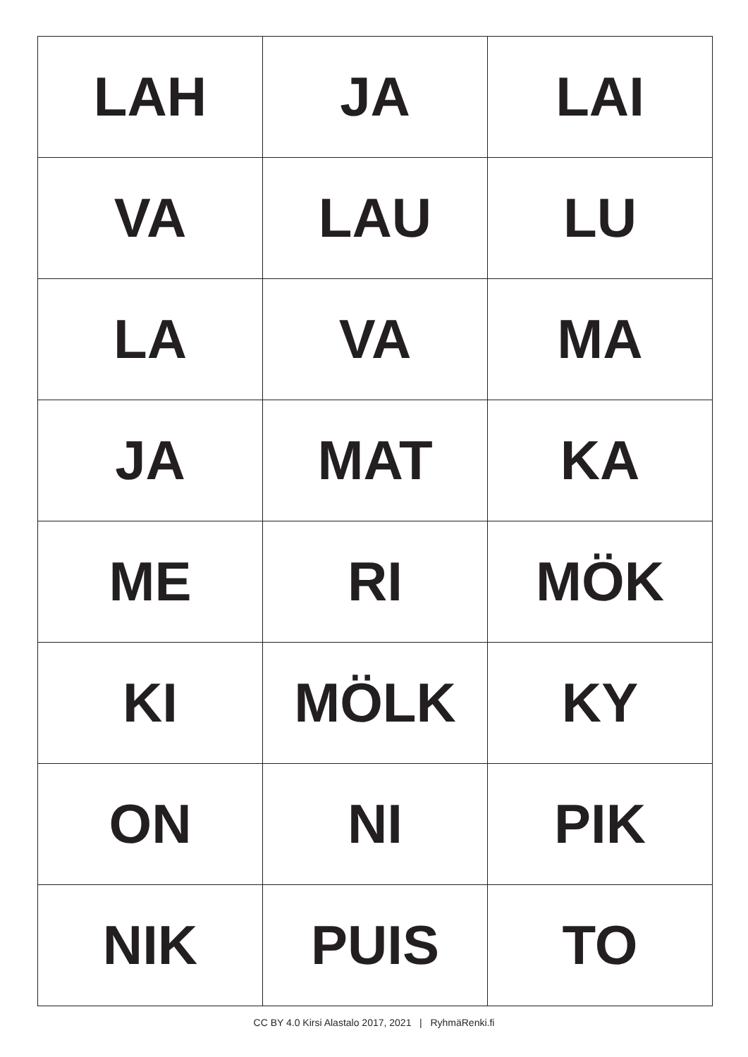| LAH | JA | LAI |
| VA | LAU | LU |
| LA | VA | MA |
| JA | MAT | KA |
| ME | RI | MÖK |
| KI | MÖLK | KY |
| ON | NI | PIK |
| NIK | PUIS | TO |
CC BY 4.0 Kirsi Alastalo 2017, 2021 | RyhmäRenki.fi